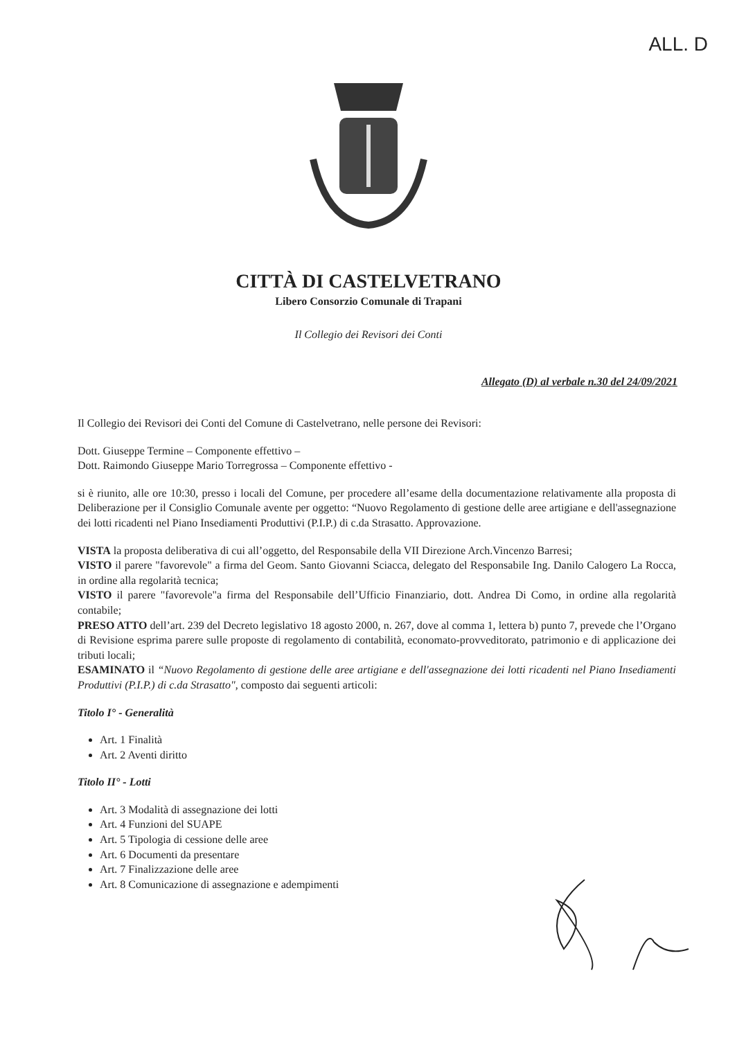ALL. D
CITTÀ DI CASTELVETRANO
Libero Consorzio Comunale di Trapani
Il Collegio dei Revisori dei Conti
Allegato (D) al verbale n.30 del 24/09/2021
Il Collegio dei Revisori dei Conti del Comune di Castelvetrano, nelle persone dei Revisori:
Dott. Giuseppe Termine – Componente effettivo –
Dott. Raimondo Giuseppe Mario Torregrossa – Componente effettivo -
si è riunito, alle ore 10:30, presso i locali del Comune, per procedere all’esame della documentazione relativamente alla proposta di Deliberazione per il Consiglio Comunale avente per oggetto: “Nuovo Regolamento di gestione delle aree artigiane e dell'assegnazione dei lotti ricadenti nel Piano Insediamenti Produttivi (P.I.P.) di c.da Strasatto. Approvazione.
VISTA la proposta deliberativa di cui all’oggetto, del Responsabile della VII Direzione Arch.Vincenzo Barresi;
VISTO il parere "favorevole" a firma del Geom. Santo Giovanni Sciacca, delegato del Responsabile Ing. Danilo Calogero La Rocca, in ordine alla regolarità tecnica;
VISTO il parere "favorevole"a firma del Responsabile dell’Ufficio Finanziario, dott. Andrea Di Como, in ordine alla regolarità contabile;
PRESO ATTO dell’art. 239 del Decreto legislativo 18 agosto 2000, n. 267, dove al comma 1, lettera b) punto 7, prevede che l’Organo di Revisione esprima parere sulle proposte di regolamento di contabilità, economato-provveditorato, patrimonio e di applicazione dei tributi locali;
ESAMINATO il “Nuovo Regolamento di gestione delle aree artigiane e dell'assegnazione dei lotti ricadenti nel Piano Insediamenti Produttivi (P.I.P.) di c.da Strasatto", composto dai seguenti articoli:
Titolo I° - Generalità
Art. 1 Finalità
Art. 2 Aventi diritto
Titolo II° - Lotti
Art. 3 Modalità di assegnazione dei lotti
Art. 4 Funzioni del SUAPE
Art. 5 Tipologia di cessione delle aree
Art. 6 Documenti da presentare
Art. 7 Finalizzazione delle aree
Art. 8 Comunicazione di assegnazione e adempimenti